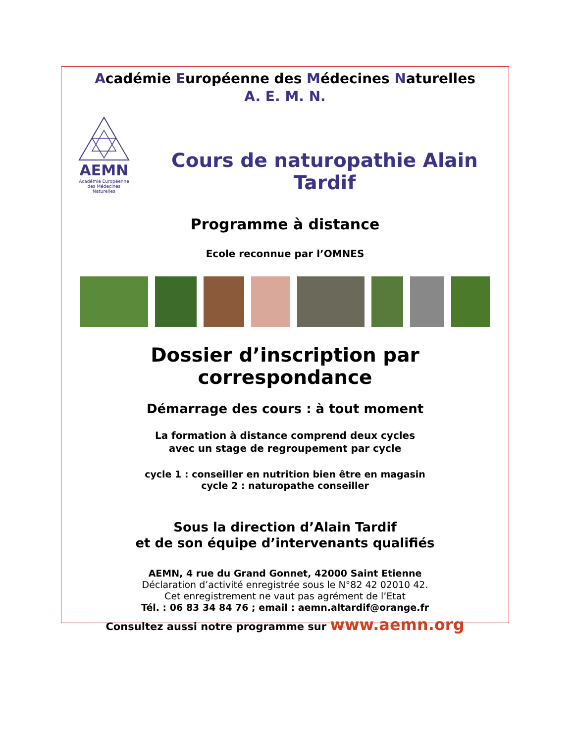Académie Européenne des Médecines Naturelles
A. E. M. N.
AEMN
Académie Européenne
des Médecines
Naturelles
Cours de naturopathie Alain Tardif
Programme à distance
Ecole reconnue par l’OMNES
Dossier d’inscription par correspondance
Démarrage des cours : à tout moment
La formation à distance comprend deux cycles
avec un stage de regroupement par cycle
cycle 1 : conseiller en nutrition bien être en magasin
cycle 2 : naturopathe conseiller
Sous la direction d’Alain Tardif
et de son équipe d’intervenants qualifiés
AEMN, 4 rue du Grand Gonnet, 42000 Saint Etienne
Déclaration d’activité enregistrée sous le N°82 42 02010 42.
Cet enregistrement ne vaut pas agrément de l’Etat
Tél. : 06 83 34 84 76 ; email : aemn.altardif@orange.fr
Consultez aussi notre programme sur www.aemn.org